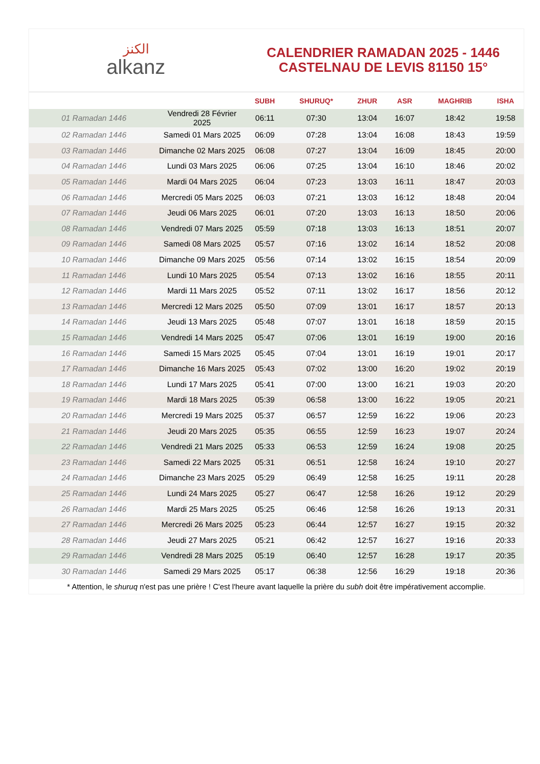الكنز
alkanz
CALENDRIER RAMADAN 2025 - 1446
CASTELNAU DE LEVIS 81150 15°
| | | SUBH | SHURUQ* | ZHUR | ASR | MAGHRIB | ISHA |
| --- | --- | --- | --- | --- | --- | --- | --- |
| 01 Ramadan 1446 | Vendredi 28 Février 2025 | 06:11 | 07:30 | 13:04 | 16:07 | 18:42 | 19:58 |
| 02 Ramadan 1446 | Samedi 01 Mars 2025 | 06:09 | 07:28 | 13:04 | 16:08 | 18:43 | 19:59 |
| 03 Ramadan 1446 | Dimanche 02 Mars 2025 | 06:08 | 07:27 | 13:04 | 16:09 | 18:45 | 20:00 |
| 04 Ramadan 1446 | Lundi 03 Mars 2025 | 06:06 | 07:25 | 13:04 | 16:10 | 18:46 | 20:02 |
| 05 Ramadan 1446 | Mardi 04 Mars 2025 | 06:04 | 07:23 | 13:03 | 16:11 | 18:47 | 20:03 |
| 06 Ramadan 1446 | Mercredi 05 Mars 2025 | 06:03 | 07:21 | 13:03 | 16:12 | 18:48 | 20:04 |
| 07 Ramadan 1446 | Jeudi 06 Mars 2025 | 06:01 | 07:20 | 13:03 | 16:13 | 18:50 | 20:06 |
| 08 Ramadan 1446 | Vendredi 07 Mars 2025 | 05:59 | 07:18 | 13:03 | 16:13 | 18:51 | 20:07 |
| 09 Ramadan 1446 | Samedi 08 Mars 2025 | 05:57 | 07:16 | 13:02 | 16:14 | 18:52 | 20:08 |
| 10 Ramadan 1446 | Dimanche 09 Mars 2025 | 05:56 | 07:14 | 13:02 | 16:15 | 18:54 | 20:09 |
| 11 Ramadan 1446 | Lundi 10 Mars 2025 | 05:54 | 07:13 | 13:02 | 16:16 | 18:55 | 20:11 |
| 12 Ramadan 1446 | Mardi 11 Mars 2025 | 05:52 | 07:11 | 13:02 | 16:17 | 18:56 | 20:12 |
| 13 Ramadan 1446 | Mercredi 12 Mars 2025 | 05:50 | 07:09 | 13:01 | 16:17 | 18:57 | 20:13 |
| 14 Ramadan 1446 | Jeudi 13 Mars 2025 | 05:48 | 07:07 | 13:01 | 16:18 | 18:59 | 20:15 |
| 15 Ramadan 1446 | Vendredi 14 Mars 2025 | 05:47 | 07:06 | 13:01 | 16:19 | 19:00 | 20:16 |
| 16 Ramadan 1446 | Samedi 15 Mars 2025 | 05:45 | 07:04 | 13:01 | 16:19 | 19:01 | 20:17 |
| 17 Ramadan 1446 | Dimanche 16 Mars 2025 | 05:43 | 07:02 | 13:00 | 16:20 | 19:02 | 20:19 |
| 18 Ramadan 1446 | Lundi 17 Mars 2025 | 05:41 | 07:00 | 13:00 | 16:21 | 19:03 | 20:20 |
| 19 Ramadan 1446 | Mardi 18 Mars 2025 | 05:39 | 06:58 | 13:00 | 16:22 | 19:05 | 20:21 |
| 20 Ramadan 1446 | Mercredi 19 Mars 2025 | 05:37 | 06:57 | 12:59 | 16:22 | 19:06 | 20:23 |
| 21 Ramadan 1446 | Jeudi 20 Mars 2025 | 05:35 | 06:55 | 12:59 | 16:23 | 19:07 | 20:24 |
| 22 Ramadan 1446 | Vendredi 21 Mars 2025 | 05:33 | 06:53 | 12:59 | 16:24 | 19:08 | 20:25 |
| 23 Ramadan 1446 | Samedi 22 Mars 2025 | 05:31 | 06:51 | 12:58 | 16:24 | 19:10 | 20:27 |
| 24 Ramadan 1446 | Dimanche 23 Mars 2025 | 05:29 | 06:49 | 12:58 | 16:25 | 19:11 | 20:28 |
| 25 Ramadan 1446 | Lundi 24 Mars 2025 | 05:27 | 06:47 | 12:58 | 16:26 | 19:12 | 20:29 |
| 26 Ramadan 1446 | Mardi 25 Mars 2025 | 05:25 | 06:46 | 12:58 | 16:26 | 19:13 | 20:31 |
| 27 Ramadan 1446 | Mercredi 26 Mars 2025 | 05:23 | 06:44 | 12:57 | 16:27 | 19:15 | 20:32 |
| 28 Ramadan 1446 | Jeudi 27 Mars 2025 | 05:21 | 06:42 | 12:57 | 16:27 | 19:16 | 20:33 |
| 29 Ramadan 1446 | Vendredi 28 Mars 2025 | 05:19 | 06:40 | 12:57 | 16:28 | 19:17 | 20:35 |
| 30 Ramadan 1446 | Samedi 29 Mars 2025 | 05:17 | 06:38 | 12:56 | 16:29 | 19:18 | 20:36 |
* Attention, le shuruq n'est pas une prière ! C'est l'heure avant laquelle la prière du subh doit être impérativement accomplie.